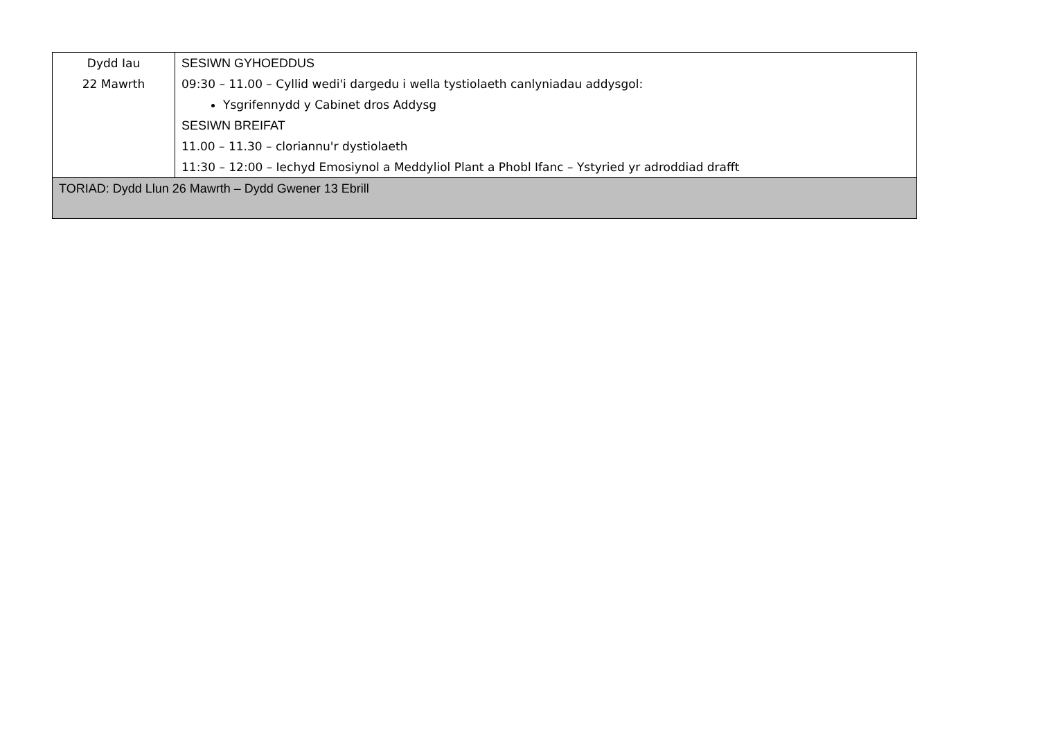| Dydd Iau 22 Mawrth | SESIWN GYHOEDDUS 09:30 – 11.00 – Cyllid wedi'i dargedu i wella tystiolaeth canlyniadau addysgol: Ysgrifennydd y Cabinet dros Addysg SESIWN BREIFAT 11.00 – 11.30 – cloriannu'r dystiolaeth 11:30 – 12:00 – Iechyd Emosiynol a Meddyliol Plant a Phobl Ifanc – Ystyried yr adroddiad drafft |
| TORIAD: Dydd Llun 26 Mawrth – Dydd Gwener 13 Ebrill | |